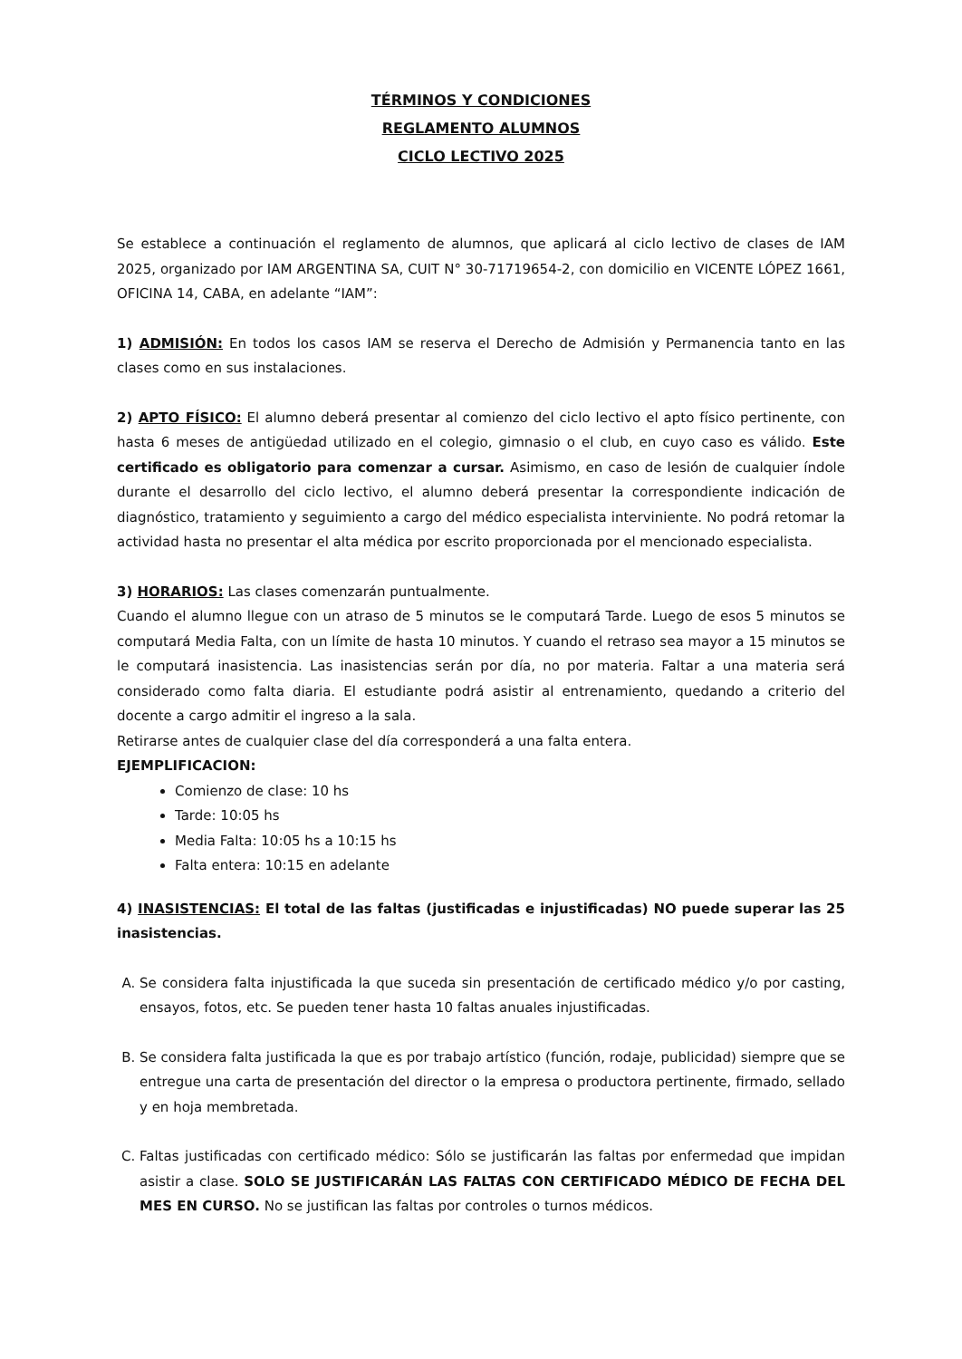TÉRMINOS Y CONDICIONES
REGLAMENTO ALUMNOS
CICLO LECTIVO 2025
Se establece a continuación el reglamento de alumnos, que aplicará al ciclo lectivo de clases de IAM 2025, organizado por IAM ARGENTINA SA, CUIT N° 30-71719654-2, con domicilio en VICENTE LÓPEZ 1661, OFICINA 14, CABA, en adelante “IAM”:
1) ADMISIÓN: En todos los casos IAM se reserva el Derecho de Admisión y Permanencia tanto en las clases como en sus instalaciones.
2) APTO FÍSICO: El alumno deberá presentar al comienzo del ciclo lectivo el apto físico pertinente, con hasta 6 meses de antigüedad utilizado en el colegio, gimnasio o el club, en cuyo caso es válido. Este certificado es obligatorio para comenzar a cursar. Asimismo, en caso de lesión de cualquier índole durante el desarrollo del ciclo lectivo, el alumno deberá presentar la correspondiente indicación de diagnóstico, tratamiento y seguimiento a cargo del médico especialista interviniente. No podrá retomar la actividad hasta no presentar el alta médica por escrito proporcionada por el mencionado especialista.
3) HORARIOS: Las clases comenzarán puntualmente.
Cuando el alumno llegue con un atraso de 5 minutos se le computará Tarde. Luego de esos 5 minutos se computará Media Falta, con un límite de hasta 10 minutos. Y cuando el retraso sea mayor a 15 minutos se le computará inasistencia. Las inasistencias serán por día, no por materia. Faltar a una materia será considerado como falta diaria. El estudiante podrá asistir al entrenamiento, quedando a criterio del docente a cargo admitir el ingreso a la sala.
Retirarse antes de cualquier clase del día corresponderá a una falta entera.
EJEMPLIFICACION:
Comienzo de clase: 10 hs
Tarde: 10:05 hs
Media Falta: 10:05 hs a 10:15 hs
Falta entera: 10:15 en adelante
4) INASISTENCIAS: El total de las faltas (justificadas e injustificadas) NO puede superar las 25 inasistencias.
A. Se considera falta injustificada la que suceda sin presentación de certificado médico y/o por casting, ensayos, fotos, etc. Se pueden tener hasta 10 faltas anuales injustificadas.
B. Se considera falta justificada la que es por trabajo artístico (función, rodaje, publicidad) siempre que se entregue una carta de presentación del director o la empresa o productora pertinente, firmado, sellado y en hoja membretada.
C. Faltas justificadas con certificado médico: Sólo se justificarán las faltas por enfermedad que impidan asistir a clase. SOLO SE JUSTIFICARÁN LAS FALTAS CON CERTIFICADO MÉDICO DE FECHA DEL MES EN CURSO. No se justifican las faltas por controles o turnos médicos.